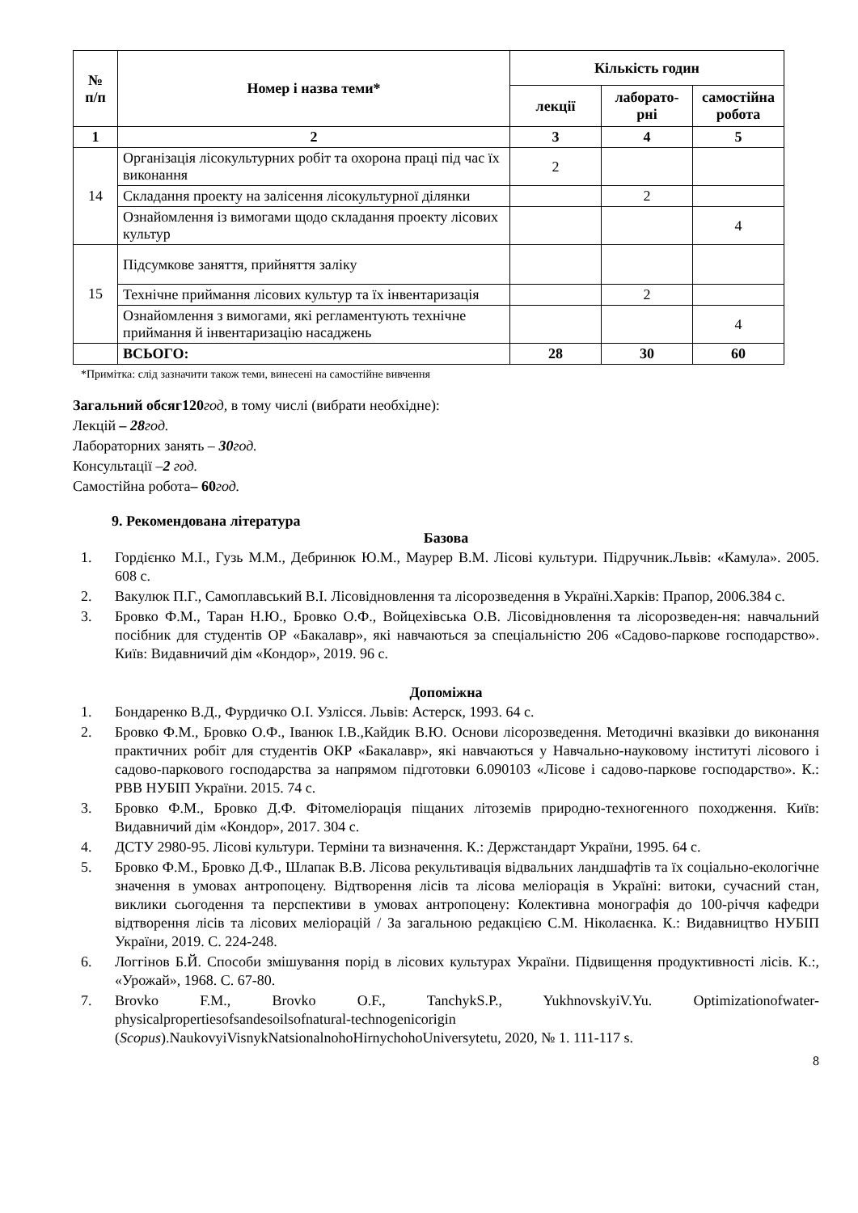| № п/п | Номер і назва теми* | Кількість годин | | |
| --- | --- | --- | --- | --- |
| | | лекції | лаборато- рні | самостійна робота |
| 1 | 2 | 3 | 4 | 5 |
| 14 | Організація лісокультурних робіт та охорона праці під час їх виконання | 2 | | |
| | Складання проекту на залісення лісокультурної ділянки | | 2 | |
| | Ознайомлення із вимогами щодо складання проекту лісових культур | | | 4 |
| 15 | Підсумкове заняття, прийняття заліку | | | |
| | Технічне приймання лісових культур та їх інвентаризація | | 2 | |
| | Ознайомлення з вимогами, які регламентують технічне приймання й інвентаризацію насаджень | | | 4 |
| | ВСЬОГО: | 28 | 30 | 60 |
*Примітка: слід зазначити також теми, винесені на самостійне вивчення
Загальний обсяг120 год, в тому числі (вибрати необхідне):
Лекцій – 28 год.
Лабораторних занять – 30 год.
Консультації –2 год.
Самостійна робота– 60 год.
9. Рекомендована література
Базова
1. Гордієнко М.І., Гузь М.М., Дебринюк Ю.М., Маурер В.М. Лісові культури. Підручник.Львів: «Камула». 2005. 608 с.
2. Вакулюк П.Г., Самоплавський В.І. Лісовідновлення та лісорозведення в Україні.Харків: Прапор, 2006.384 с.
3. Бровко Ф.М., Таран Н.Ю., Бровко О.Ф., Войцехівська О.В. Лісовідновлення та лісорозведен-ня: навчальний посібник для студентів ОР «Бакалавр», які навчаються за спеціальністю 206 «Садово-паркове господарство». Київ: Видавничий дім «Кондор», 2019. 96 с.
Допоміжна
1. Бондаренко В.Д., Фурдичко О.І. Узлісся. Львів: Астерск, 1993. 64 с.
2. Бровко Ф.М., Бровко О.Ф., Іванюк І.В.,Кайдик В.Ю. Основи лісорозведення. Методичні вказівки до виконання практичних робіт для студентів ОКР «Бакалавр», які навчаються у Навчально-науковому інституті лісового і садово-паркового господарства за напрямом підготовки 6.090103 «Лісове і садово-паркове господарство». К.: РВВ НУБІП України. 2015. 74 с.
3. Бровко Ф.М., Бровко Д.Ф. Фітомеліорація піщаних літоземів природно-техногенного походження. Київ: Видавничий дім «Кондор», 2017. 304 с.
4. ДСТУ 2980-95. Лісові культури. Терміни та визначення. К.: Держстандарт України, 1995. 64 с.
5. Бровко Ф.М., Бровко Д.Ф., Шлапак В.В. Лісова рекультивація відвальних ландшафтів та їх соціально-екологічне значення в умовах антропоцену. Відтворення лісів та лісова меліорація в Україні: витоки, сучасний стан, виклики сьогодення та перспективи в умовах антропоцену: Колективна монографія до 100-річчя кафедри відтворення лісів та лісових меліорацій / За загальною редакцією С.М. Ніколаєнка. К.: Видавництво НУБІП України, 2019. С. 224-248.
6. Логгінов Б.Й. Способи змішування порід в лісових культурах України. Підвищення продуктивності лісів. К.:, «Урожай», 1968. С. 67-80.
7. Brovko F.M., Brovko O.F., TanchykS.P., YukhnovskyiV.Yu. Optimizationofwater-physicalpropertiesofsandesoilsofnatural-technogenicorigin (Scopus).NaukovyiVisnykNatsionalnohoHirnychohoUniversytetu, 2020, № 1. 111-117 s.
8